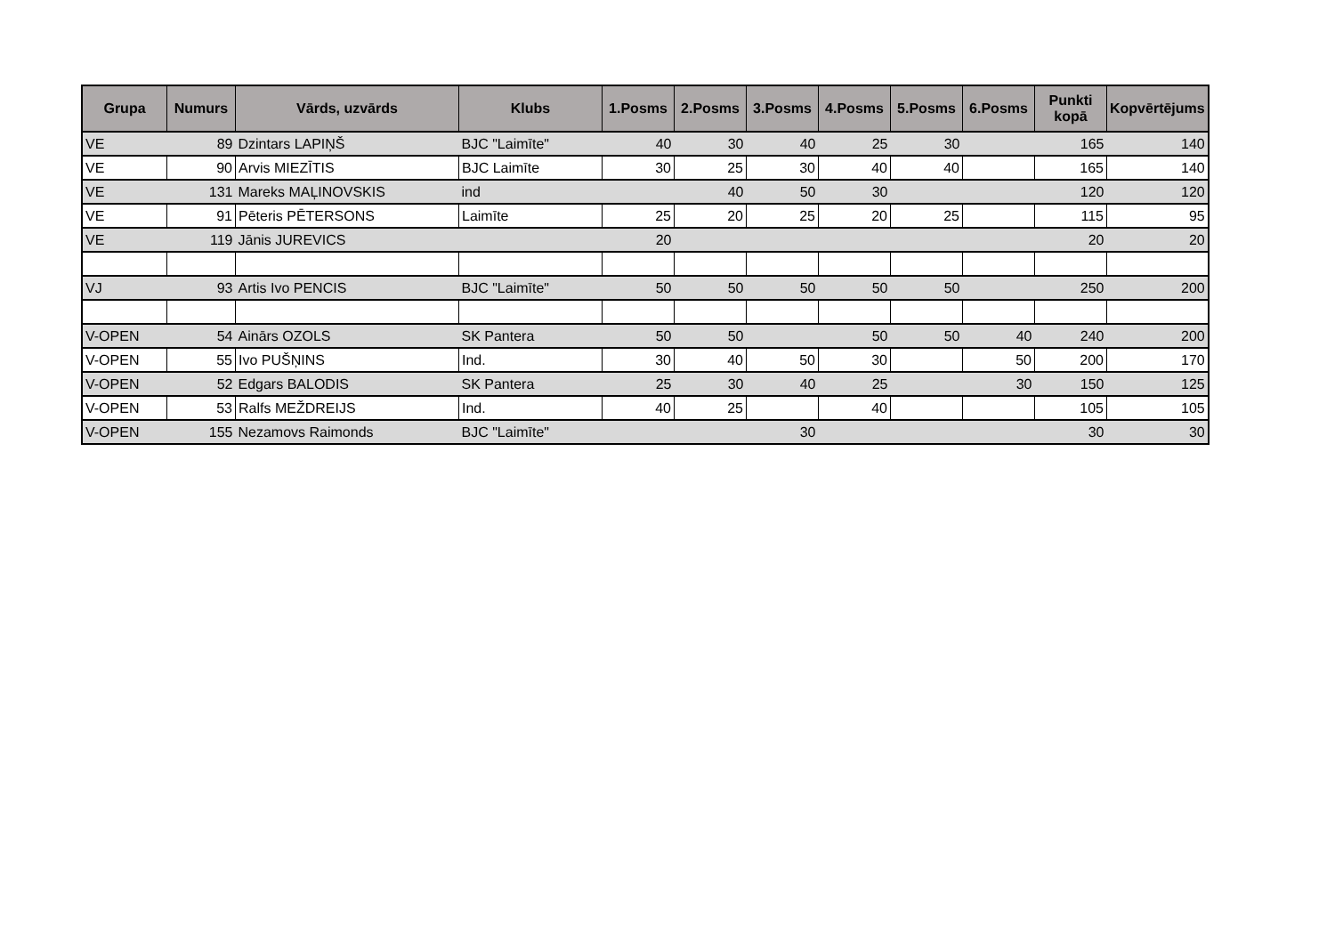| Grupa | Numurs | Vārds, uzvārds | Klubs | 1.Posms | 2.Posms | 3.Posms | 4.Posms | 5.Posms | 6.Posms | Punkti kopā | Kopvērtējums |
| --- | --- | --- | --- | --- | --- | --- | --- | --- | --- | --- | --- |
| VE | 89 | Dzintars LAPIŅŠ | BJC "Laimīte" | 40 | 30 | 40 | 25 | 30 | | 165 | 140 |
| VE | 90 | Arvis MIEZĪTIS | BJC Laimīte | 30 | 25 | 30 | 40 | 40 | | 165 | 140 |
| VE | 131 | Mareks MAĻINOVSKIS | ind | | 40 | 50 | 30 | | | 120 | 120 |
| VE | 91 | Pēteris PĒTERSONS | Laimīte | 25 | 20 | 25 | 20 | 25 | | 115 | 95 |
| VE | 119 | Jānis JUREVICS | | 20 | | | | | | 20 | 20 |
| VJ | 93 | Artis Ivo PENCIS | BJC "Laimīte" | 50 | 50 | 50 | 50 | 50 | | 250 | 200 |
| V-OPEN | 54 | Ainārs OZOLS | SK Pantera | 50 | 50 | | 50 | 50 | 40 | 240 | 200 |
| V-OPEN | 55 | Ivo PUŠŅINS | Ind. | 30 | 40 | 50 | 30 | | 50 | 200 | 170 |
| V-OPEN | 52 | Edgars BALODIS | SK Pantera | 25 | 30 | 40 | 25 | | 30 | 150 | 125 |
| V-OPEN | 53 | Ralfs MEŽDREIJS | Ind. | 40 | 25 | | 40 | | | 105 | 105 |
| V-OPEN | 155 | Nezamovs Raimonds | BJC "Laimīte" | | | 30 | | | | 30 | 30 |